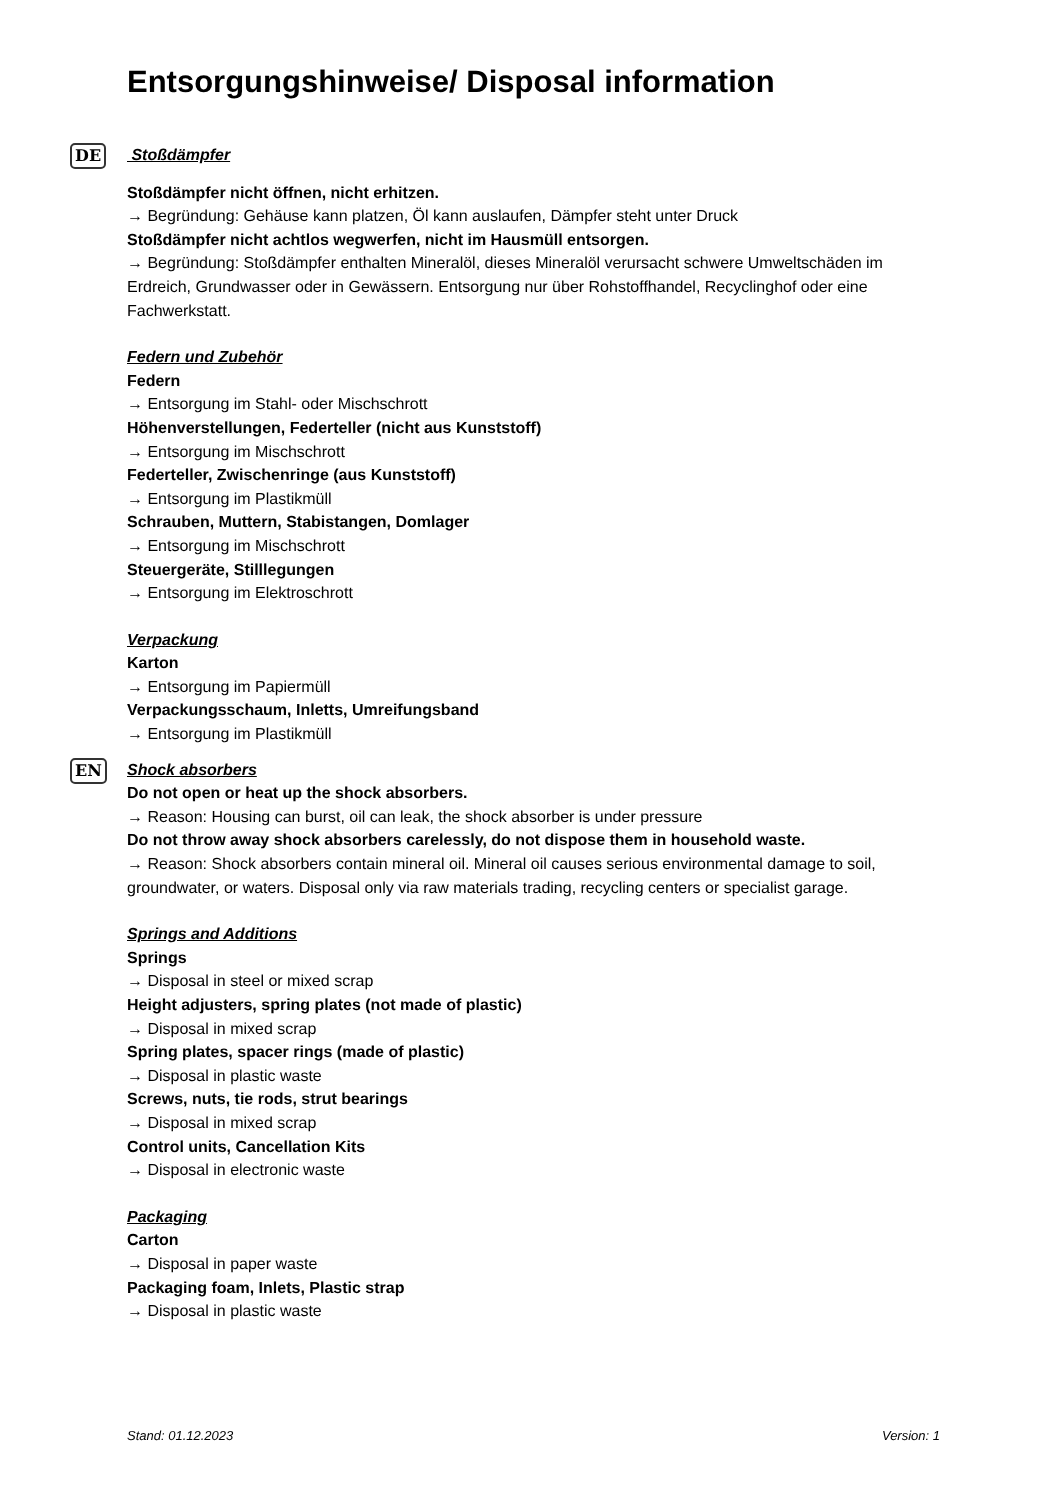Entsorgungshinweise/ Disposal information
DE
Stoßdämpfer
Stoßdämpfer nicht öffnen, nicht erhitzen.
→ Begründung: Gehäuse kann platzen, Öl kann auslaufen, Dämpfer steht unter Druck
Stoßdämpfer nicht achtlos wegwerfen, nicht im Hausmüll entsorgen.
→ Begründung: Stoßdämpfer enthalten Mineralöl, dieses Mineralöl verursacht schwere Umweltschäden im Erdreich, Grundwasser oder in Gewässern. Entsorgung nur über Rohstoffhandel, Recyclinghof oder eine Fachwerkstatt.
Federn und Zubehör
Federn
→ Entsorgung im Stahl- oder Mischschrott
Höhenverstellungen, Federteller (nicht aus Kunststoff)
→ Entsorgung im Mischschrott
Federteller, Zwischenringe (aus Kunststoff)
→ Entsorgung im Plastikmüll
Schrauben, Muttern, Stabistangen, Domlager
→ Entsorgung im Mischschrott
Steuergeräte, Stilllegungen
→ Entsorgung im Elektroschrott
Verpackung
Karton
→ Entsorgung im Papiermüll
Verpackungsschaum, Inletts, Umreifungsband
→ Entsorgung im Plastikmüll
EN
Shock absorbers
Do not open or heat up the shock absorbers.
→ Reason: Housing can burst, oil can leak, the shock absorber is under pressure
Do not throw away shock absorbers carelessly, do not dispose them in household waste.
→ Reason: Shock absorbers contain mineral oil. Mineral oil causes serious environmental damage to soil, groundwater, or waters. Disposal only via raw materials trading, recycling centers or specialist garage.
Springs and Additions
Springs
→ Disposal in steel or mixed scrap
Height adjusters, spring plates (not made of plastic)
→ Disposal in mixed scrap
Spring plates, spacer rings (made of plastic)
→ Disposal in plastic waste
Screws, nuts, tie rods, strut bearings
→ Disposal in mixed scrap
Control units, Cancellation Kits
→ Disposal in electronic waste
Packaging
Carton
→ Disposal in paper waste
Packaging foam, Inlets, Plastic strap
→ Disposal in plastic waste
Stand: 01.12.2023 Version: 1